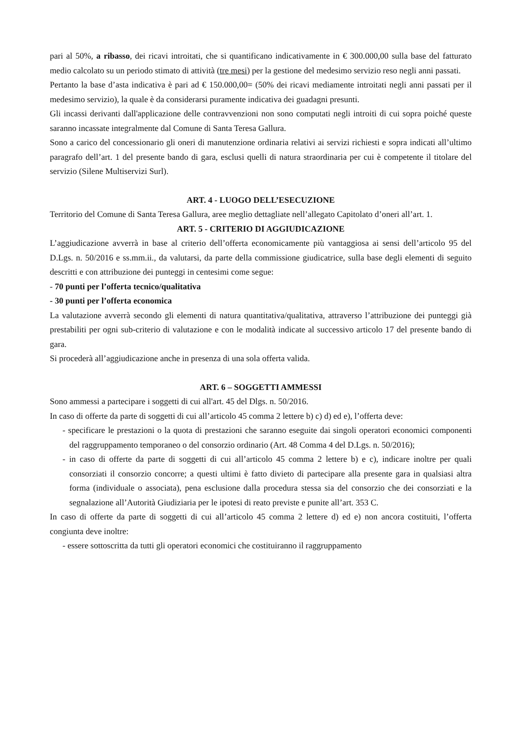pari al 50%, a ribasso, dei ricavi introitati, che si quantificano indicativamente in € 300.000,00 sulla base del fatturato medio calcolato su un periodo stimato di attività (tre mesi) per la gestione del medesimo servizio reso negli anni passati.
Pertanto la base d’asta indicativa è pari ad € 150.000,00= (50% dei ricavi mediamente introitati negli anni passati per il medesimo servizio), la quale è da considerarsi puramente indicativa dei guadagni presunti.
Gli incassi derivanti dall'applicazione delle contravvenzioni non sono computati negli introiti di cui sopra poiché queste saranno incassate integralmente dal Comune di Santa Teresa Gallura.
Sono a carico del concessionario gli oneri di manutenzione ordinaria relativi ai servizi richiesti e sopra indicati all’ultimo paragrafo dell’art. 1 del presente bando di gara, esclusi quelli di natura straordinaria per cui è competente il titolare del servizio (Silene Multiservizi Surl).
ART. 4 - LUOGO DELL’ESECUZIONE
Territorio del Comune di Santa Teresa Gallura, aree meglio dettagliate nell’allegato Capitolato d’oneri all’art. 1.
ART. 5 - CRITERIO DI AGGIUDICAZIONE
L’aggiudicazione avverrà in base al criterio dell’offerta economicamente più vantaggiosa ai sensi dell’articolo 95 del D.Lgs. n. 50/2016 e ss.mm.ii., da valutarsi, da parte della commissione giudicatrice, sulla base degli elementi di seguito descritti e con attribuzione dei punteggi in centesimi come segue:
- 70 punti per l’offerta tecnico/qualitativa
- 30 punti per l’offerta economica
La valutazione avverrà secondo gli elementi di natura quantitativa/qualitativa, attraverso l’attribuzione dei punteggi già prestabiliti per ogni sub-criterio di valutazione e con le modalità indicate al successivo articolo 17 del presente bando di gara.
Si procederà all’aggiudicazione anche in presenza di una sola offerta valida.
ART. 6 – SOGGETTI AMMESSI
Sono ammessi a partecipare i soggetti di cui all'art. 45 del Dlgs. n. 50/2016.
In caso di offerte da parte di soggetti di cui all’articolo 45 comma 2 lettere b) c) d) ed e), l’offerta deve:
- specificare le prestazioni o la quota di prestazioni che saranno eseguite dai singoli operatori economici componenti del raggruppamento temporaneo o del consorzio ordinario (Art. 48 Comma 4 del D.Lgs. n. 50/2016);
- in caso di offerte da parte di soggetti di cui all’articolo 45 comma 2 lettere b) e c), indicare inoltre per quali consorziati il consorzio concorre; a questi ultimi è fatto divieto di partecipare alla presente gara in qualsiasi altra forma (individuale o associata), pena esclusione dalla procedura stessa sia del consorzio che dei consorziati e la segnalazione all’Autorità Giudiziaria per le ipotesi di reato previste e punite all’art. 353 C.
In caso di offerte da parte di soggetti di cui all’articolo 45 comma 2 lettere d) ed e) non ancora costituiti, l’offerta congiunta deve inoltre:
- essere sottoscritta da tutti gli operatori economici che costituiranno il raggruppamento